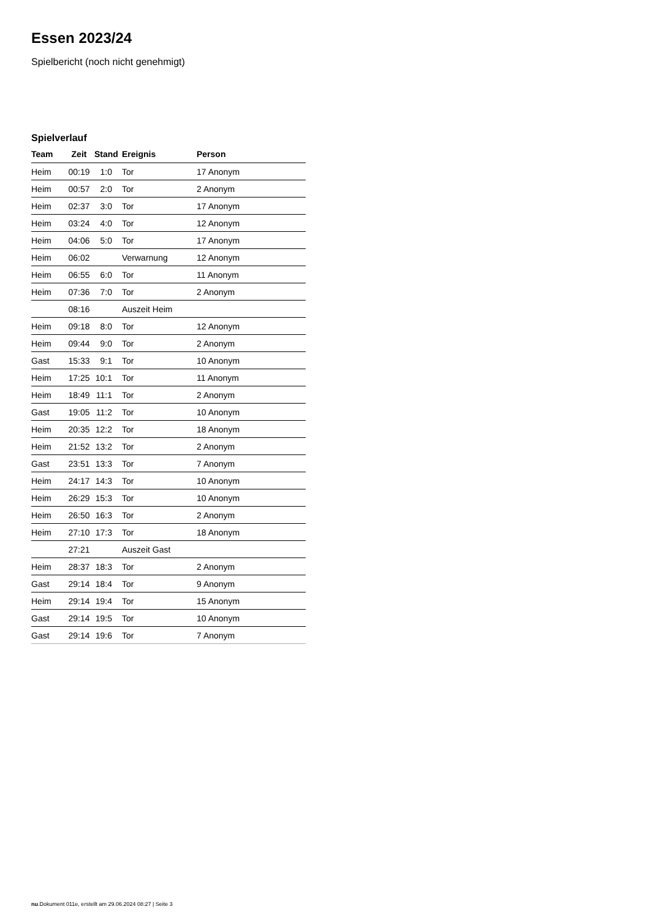Essen 2023/24
Spielbericht (noch nicht genehmigt)
Spielverlauf
| Team | Zeit | Stand | Ereignis | Person |
| --- | --- | --- | --- | --- |
| Heim | 00:19 | 1:0 | Tor | 17 Anonym |
| Heim | 00:57 | 2:0 | Tor | 2 Anonym |
| Heim | 02:37 | 3:0 | Tor | 17 Anonym |
| Heim | 03:24 | 4:0 | Tor | 12 Anonym |
| Heim | 04:06 | 5:0 | Tor | 17 Anonym |
| Heim | 06:02 | | Verwarnung | 12 Anonym |
| Heim | 06:55 | 6:0 | Tor | 11 Anonym |
| Heim | 07:36 | 7:0 | Tor | 2 Anonym |
| | 08:16 | | Auszeit Heim | |
| Heim | 09:18 | 8:0 | Tor | 12 Anonym |
| Heim | 09:44 | 9:0 | Tor | 2 Anonym |
| Gast | 15:33 | 9:1 | Tor | 10 Anonym |
| Heim | 17:25 | 10:1 | Tor | 11 Anonym |
| Heim | 18:49 | 11:1 | Tor | 2 Anonym |
| Gast | 19:05 | 11:2 | Tor | 10 Anonym |
| Heim | 20:35 | 12:2 | Tor | 18 Anonym |
| Heim | 21:52 | 13:2 | Tor | 2 Anonym |
| Gast | 23:51 | 13:3 | Tor | 7 Anonym |
| Heim | 24:17 | 14:3 | Tor | 10 Anonym |
| Heim | 26:29 | 15:3 | Tor | 10 Anonym |
| Heim | 26:50 | 16:3 | Tor | 2 Anonym |
| Heim | 27:10 | 17:3 | Tor | 18 Anonym |
| | 27:21 | | Auszeit Gast | |
| Heim | 28:37 | 18:3 | Tor | 2 Anonym |
| Gast | 29:14 | 18:4 | Tor | 9 Anonym |
| Heim | 29:14 | 19:4 | Tor | 15 Anonym |
| Gast | 29:14 | 19:5 | Tor | 10 Anonym |
| Gast | 29:14 | 19:6 | Tor | 7 Anonym |
nu.Dokument 011e, erstellt am 29.06.2024 08:27 | Seite 3